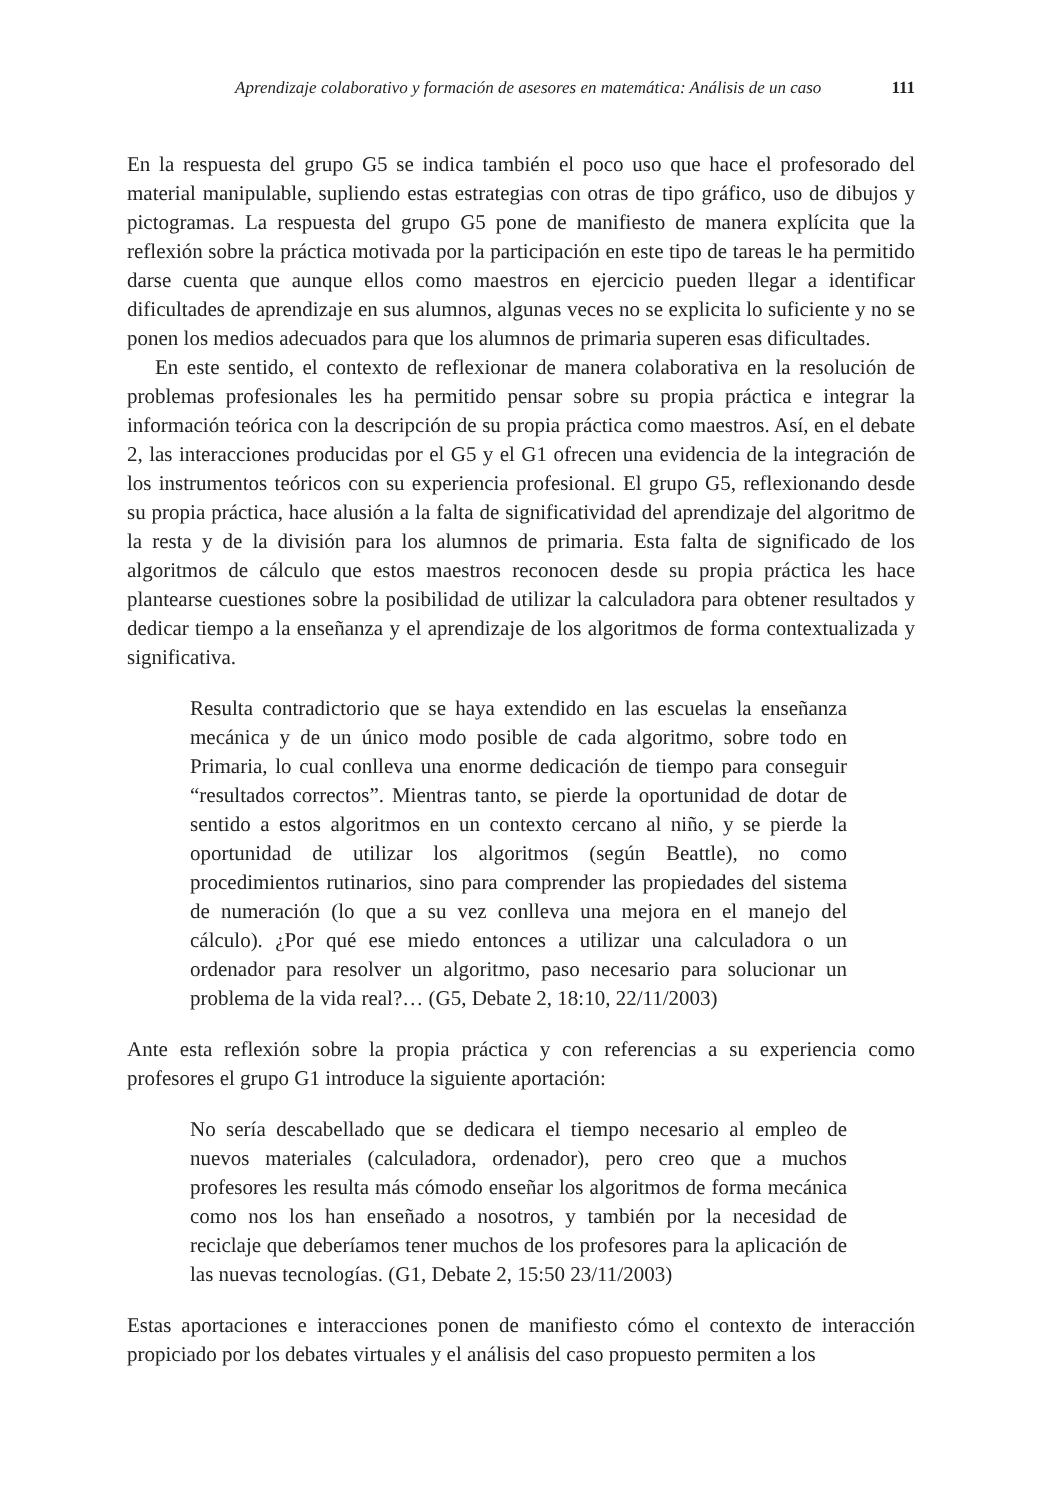Aprendizaje colaborativo y formación de asesores en matemática: Análisis de un caso 111
En la respuesta del grupo G5 se indica también el poco uso que hace el profesorado del material manipulable, supliendo estas estrategias con otras de tipo gráfico, uso de dibujos y pictogramas. La respuesta del grupo G5 pone de manifiesto de manera explícita que la reflexión sobre la práctica motivada por la participación en este tipo de tareas le ha permitido darse cuenta que aunque ellos como maestros en ejercicio pueden llegar a identificar dificultades de aprendizaje en sus alumnos, algunas veces no se explicita lo suficiente y no se ponen los medios adecuados para que los alumnos de primaria superen esas dificultades.
En este sentido, el contexto de reflexionar de manera colaborativa en la resolución de problemas profesionales les ha permitido pensar sobre su propia práctica e integrar la información teórica con la descripción de su propia práctica como maestros. Así, en el debate 2, las interacciones producidas por el G5 y el G1 ofrecen una evidencia de la integración de los instrumentos teóricos con su experiencia profesional. El grupo G5, reflexionando desde su propia práctica, hace alusión a la falta de significatividad del aprendizaje del algoritmo de la resta y de la división para los alumnos de primaria. Esta falta de significado de los algoritmos de cálculo que estos maestros reconocen desde su propia práctica les hace plantearse cuestiones sobre la posibilidad de utilizar la calculadora para obtener resultados y dedicar tiempo a la enseñanza y el aprendizaje de los algoritmos de forma contextualizada y significativa.
Resulta contradictorio que se haya extendido en las escuelas la enseñanza mecánica y de un único modo posible de cada algoritmo, sobre todo en Primaria, lo cual conlleva una enorme dedicación de tiempo para conseguir “resultados correctos”. Mientras tanto, se pierde la oportunidad de dotar de sentido a estos algoritmos en un contexto cercano al niño, y se pierde la oportunidad de utilizar los algoritmos (según Beattle), no como procedimientos rutinarios, sino para comprender las propiedades del sistema de numeración (lo que a su vez conlleva una mejora en el manejo del cálculo). ¿Por qué ese miedo entonces a utilizar una calculadora o un ordenador para resolver un algoritmo, paso necesario para solucionar un problema de la vida real?… (G5, Debate 2, 18:10, 22/11/2003)
Ante esta reflexión sobre la propia práctica y con referencias a su experiencia como profesores el grupo G1 introduce la siguiente aportación:
No sería descabellado que se dedicara el tiempo necesario al empleo de nuevos materiales (calculadora, ordenador), pero creo que a muchos profesores les resulta más cómodo enseñar los algoritmos de forma mecánica como nos los han enseñado a nosotros, y también por la necesidad de reciclaje que deberíamos tener muchos de los profesores para la aplicación de las nuevas tecnologías. (G1, Debate 2, 15:50 23/11/2003)
Estas aportaciones e interacciones ponen de manifiesto cómo el contexto de interacción propiciado por los debates virtuales y el análisis del caso propuesto permiten a los